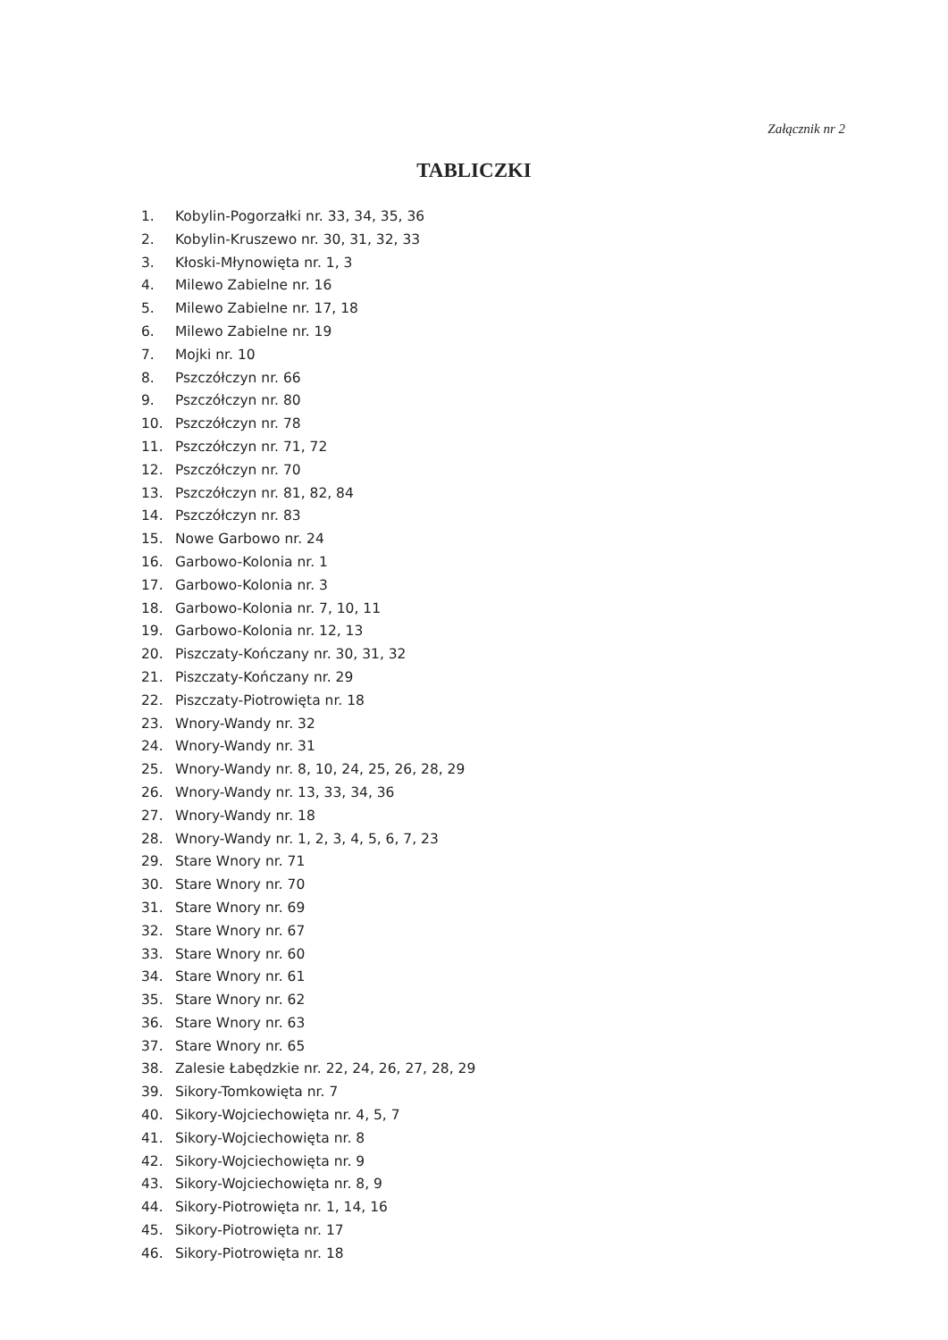Załącznik nr 2
TABLICZKI
1. Kobylin-Pogorzałki nr. 33, 34, 35, 36
2. Kobylin-Kruszewo nr. 30, 31, 32, 33
3. Kłoski-Młynowięta nr. 1, 3
4. Milewo Zabielne nr. 16
5. Milewo Zabielne nr. 17, 18
6. Milewo Zabielne nr. 19
7. Mojki nr. 10
8. Pszczółczyn nr. 66
9. Pszczółczyn nr. 80
10. Pszczółczyn nr. 78
11. Pszczółczyn nr. 71, 72
12. Pszczółczyn nr. 70
13. Pszczółczyn nr. 81, 82, 84
14. Pszczółczyn nr. 83
15. Nowe Garbowo nr. 24
16. Garbowo-Kolonia nr. 1
17. Garbowo-Kolonia nr. 3
18. Garbowo-Kolonia nr. 7, 10, 11
19. Garbowo-Kolonia nr. 12, 13
20. Piszczaty-Kończany nr. 30, 31, 32
21. Piszczaty-Kończany nr. 29
22. Piszczaty-Piotrowięta nr. 18
23. Wnory-Wandy nr. 32
24. Wnory-Wandy nr. 31
25. Wnory-Wandy nr. 8, 10, 24, 25, 26, 28, 29
26. Wnory-Wandy nr. 13, 33, 34, 36
27. Wnory-Wandy nr. 18
28. Wnory-Wandy nr. 1, 2, 3, 4, 5, 6, 7, 23
29. Stare Wnory nr. 71
30. Stare Wnory nr. 70
31. Stare Wnory nr. 69
32. Stare Wnory nr. 67
33. Stare Wnory nr. 60
34. Stare Wnory nr. 61
35. Stare Wnory nr. 62
36. Stare Wnory nr. 63
37. Stare Wnory nr. 65
38. Zalesie Łabędzkie nr. 22, 24, 26, 27, 28, 29
39. Sikory-Tomkowięta nr. 7
40. Sikory-Wojciechowięta nr. 4, 5, 7
41. Sikory-Wojciechowięta nr. 8
42. Sikory-Wojciechowięta nr. 9
43. Sikory-Wojciechowięta nr. 8, 9
44. Sikory-Piotrowięta nr. 1, 14, 16
45. Sikory-Piotrowięta nr. 17
46. Sikory-Piotrowięta nr. 18